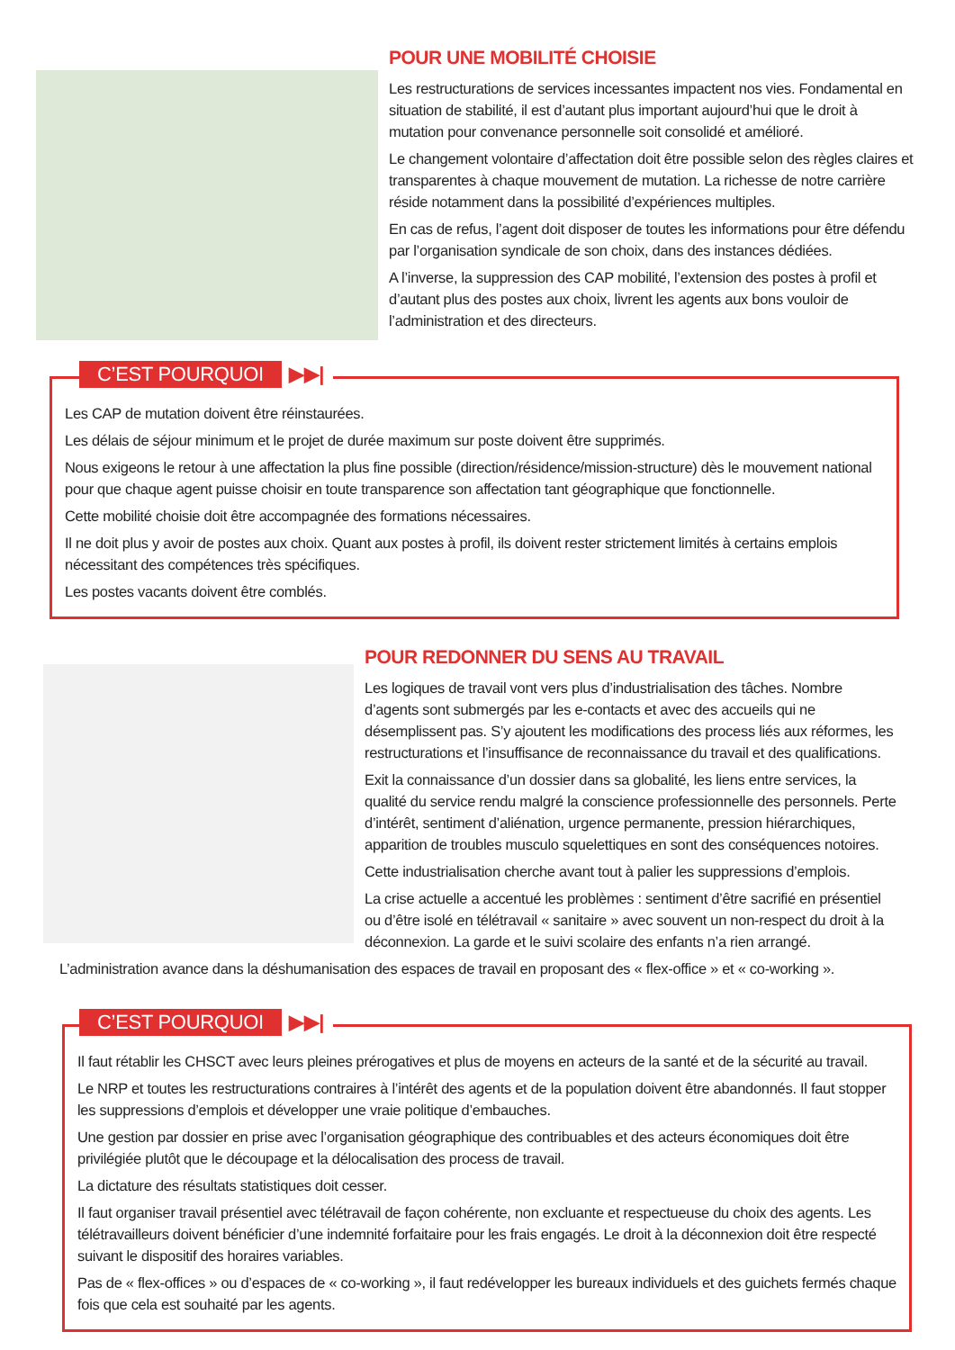POUR UNE MOBILITÉ CHOISIE
Les restructurations de services incessantes impactent nos vies. Fondamental en situation de stabilité, il est d’autant plus important aujourd’hui que le droit à mutation pour convenance personnelle soit consolidé et amélioré.
Le changement volontaire d’affectation doit être possible selon des règles claires et transparentes à chaque mouvement de mutation. La richesse de notre carrière réside notamment dans la possibilité d’expériences multiples.
En cas de refus, l’agent doit disposer de toutes les informations pour être défendu par l’organisation syndicale de son choix, dans des instances dédiées.
A l’inverse, la suppression des CAP mobilité, l’extension des postes à profil et d’autant plus des postes aux choix, livrent les agents aux bons vouloir de l’administration et des directeurs.
C’EST POURQUOI ▶▶|
Les CAP de mutation doivent être réinstaurées.
Les délais de séjour minimum et le projet de durée maximum sur poste doivent être supprimés.
Nous exigeons le retour à une affectation la plus fine possible (direction/résidence/mission-structure) dès le mouvement national pour que chaque agent puisse choisir en toute transparence son affectation tant géographique que fonctionnelle.
Cette mobilité choisie doit être accompagnée des formations nécessaires.
Il ne doit plus y avoir de postes aux choix. Quant aux postes à profil, ils doivent rester strictement limités à certains emplois nécessitant des compétences très spécifiques.
Les postes vacants doivent être comblés.
POUR REDONNER DU SENS AU TRAVAIL
Les logiques de travail vont vers plus d’industrialisation des tâches. Nombre d’agents sont submergés par les e-contacts et avec des accueils qui ne désemplissent pas. S’y ajoutent les modifications des process liés aux réformes, les restructurations et l’insuffisance de reconnaissance du travail et des qualifications.
Exit la connaissance d’un dossier dans sa globalité, les liens entre services, la qualité du service rendu malgré la conscience professionnelle des personnels. Perte d’intérêt, sentiment d’aliénation, urgence permanente, pression hiérarchiques, apparition de troubles musculo squelettiques en sont des conséquences notoires.
Cette industrialisation cherche avant tout à palier les suppressions d’emplois.
La crise actuelle a accentué les problèmes : sentiment d’être sacrifié en présentiel ou d’être isolé en télétravail « sanitaire » avec souvent un non-respect du droit à la déconnexion. La garde et le suivi scolaire des enfants n’a rien arrangé.
L’administration avance dans la déshumanisation des espaces de travail en proposant des « flex-office » et « co-working ».
C’EST POURQUOI ▶▶|
Il faut rétablir les CHSCT avec leurs pleines prérogatives et plus de moyens en acteurs de la santé et de la sécurité au travail.
Le NRP et toutes les restructurations contraires à l’intérêt des agents et de la population doivent être abandonnés. Il faut stopper les suppressions d’emplois et développer une vraie politique d’embauches.
Une gestion par dossier en prise avec l’organisation géographique des contribuables et des acteurs économiques doit être privilégiée plutôt que le découpage et la délocalisation des process de travail.
La dictature des résultats statistiques doit cesser.
Il faut organiser travail présentiel avec télétravail de façon cohérente, non excluante et respectueuse du choix des agents. Les télétravailleurs doivent bénéficier d’une indemnité forfaitaire pour les frais engagés. Le droit à la déconnexion doit être respecté suivant le dispositif des horaires variables.
Pas de « flex-offices » ou d’espaces de « co-working », il faut redévelopper les bureaux individuels et des guichets fermés chaque fois que cela est souhaité par les agents.